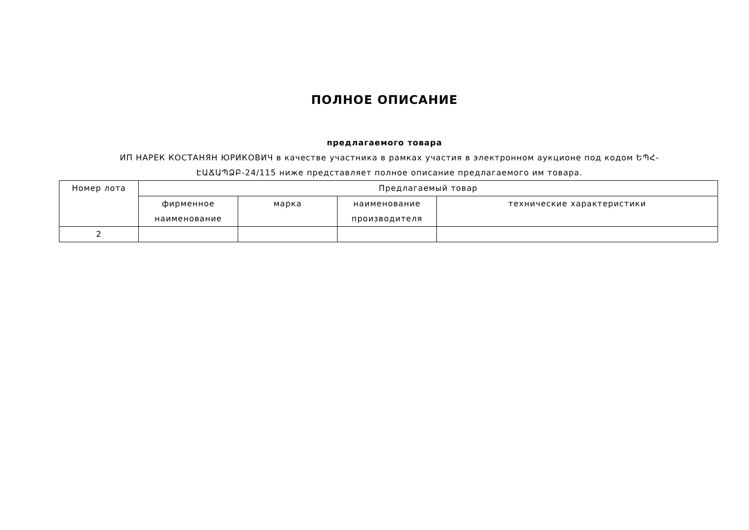ПОЛНОЕ ОПИСАНИЕ
предлагаемого товара
ИП НАРЕК КОСТАНЯН ЮРИКОВИЧ в качестве участника в рамках участия в электронном аукционе под кодом ԵՊՀ-ԷԱՃԱՊՁԲ-24/115 ниже представляет полное описание предлагаемого им товара.
| Номер лота | Предлагаемый товар | | | |
| --- | --- | --- | --- | --- |
| | фирменное наименование | марка | наименование производителя | технические характеристики |
| 2 | | | | |